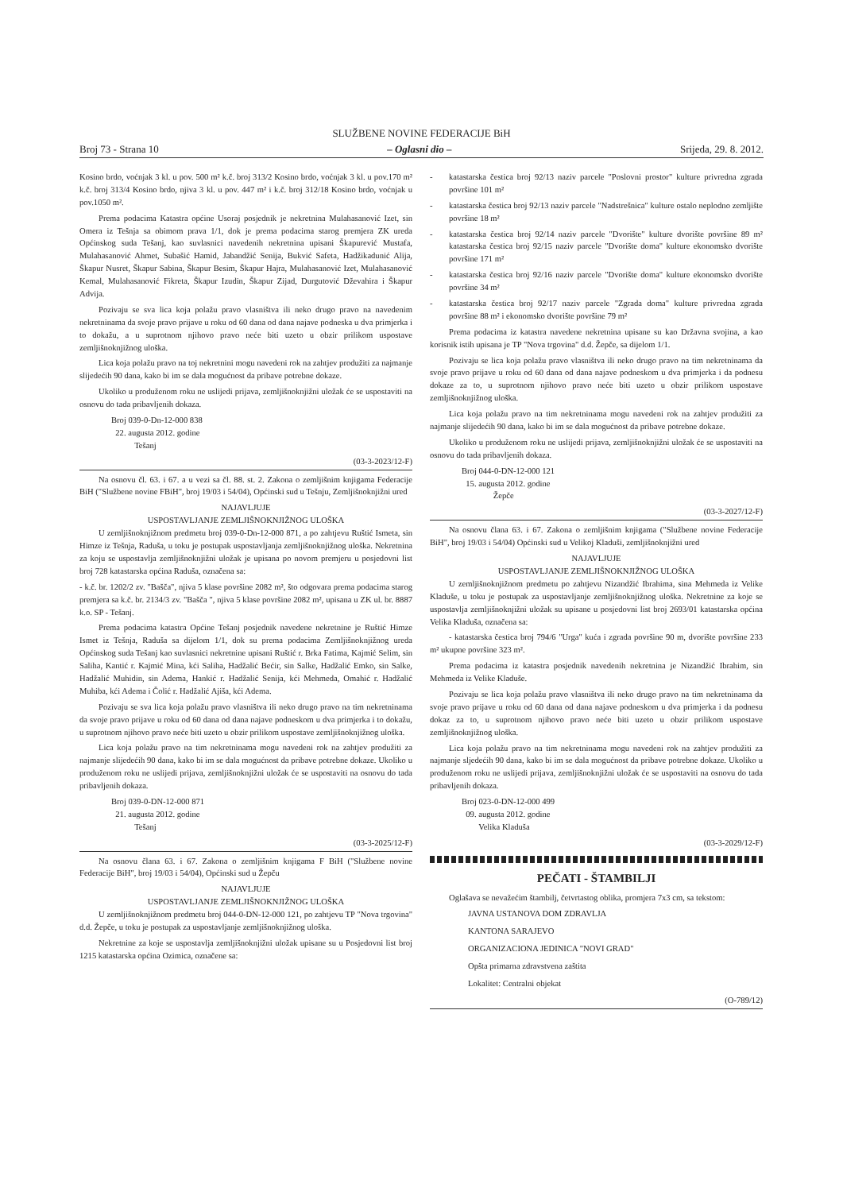SLUŽBENE NOVINE FEDERACIJE BiH
Broj 73 - Strana 10 – Oglasni dio – Srijeda, 29. 8. 2012.
Kosino brdo, voćnjak 3 kl. u pov. 500 m² k.č. broj 313/2 Kosino brdo, voćnjak 3 kl. u pov.170 m² k.č. broj 313/4 Kosino brdo, njiva 3 kl. u pov. 447 m² i k.č. broj 312/18 Kosino brdo, voćnjak u pov.1050 m².
Prema podacima Katastra općine Usoraj posjednik je nekretnina Mulahasanović Izet, sin Omera iz Tešnja sa obimom prava 1/1, dok je prema podacima starog premjera ZK ureda Općinskog suda Tešanj, kao suvlasnici navedenih nekretnina upisani Škapurević Mustafa, Mulahasanović Ahmet, Subašić Hamid, Jabandžić Senija, Bukvić Safeta, Hadžikadunić Alija, Škapur Nusret, Škapur Sabina, Škapur Besim, Škapur Hajra, Mulahasanović Izet, Mulahasanović Kemal, Mulahasanović Fikreta, Škapur Izudin, Škapur Zijad, Durgutović Dževahira i Škapur Advija.
Pozivaju se sva lica koja polažu pravo vlasništva ili neko drugo pravo na navedenim nekretninama da svoje pravo prijave u roku od 60 dana od dana najave podneska u dva primjerka i to dokažu, a u suprotnom njihovo pravo neće biti uzeto u obzir prilikom uspostave zemljišnoknjižnog uloška.
Lica koja polažu pravo na toj nekretnini mogu navedeni rok na zahtjev produžiti za najmanje slijedećih 90 dana, kako bi im se dala mogućnost da pribave potrebne dokaze.
Ukoliko u produženom roku ne uslijedi prijava, zemljišnoknjižni uložak će se uspostaviti na osnovu do tada pribavljenih dokaza.
Broj 039-0-Dn-12-000 838
22. augusta 2012. godine
Tešanj
(03-3-2023/12-F)
Na osnovu čl. 63. i 67. a u vezi sa čl. 88. st. 2. Zakona o zemljišnim knjigama Federacije BiH ("Službene novine FBiH", broj 19/03 i 54/04), Općinski sud u Tešnju, Zemljišnoknjižni ured
NAJAVLJUJE
USPOSTAVLJANJE ZEMLJIŠNOKNJIŽNOG ULOŠKA
U zemljišnoknjižnom predmetu broj 039-0-Dn-12-000 871, a po zahtjevu Ruštić Ismeta, sin Himze iz Tešnja, Raduša, u toku je postupak uspostavljanja zemljišnoknjižnog uloška. Nekretnina za koju se uspostavlja zemljišnoknjižni uložak je upisana po novom premjeru u posjedovni list broj 728 katastarska općina Raduša, označena sa:
- k.č. br. 1202/2 zv. "Bašča", njiva 5 klase površine 2082 m², što odgovara prema podacima starog premjera sa k.č. br. 2134/3 zv. "Bašča ", njiva 5 klase površine 2082 m², upisana u ZK ul. br. 8887 k.o. SP - Tešanj.
Prema podacima katastra Općine Tešanj posjednik navedene nekretnine je Ruštić Himze Ismet iz Tešnja, Raduša sa dijelom 1/1, dok su prema podacima Zemljišnoknjižnog ureda Općinskog suda Tešanj kao suvlasnici nekretnine upisani Ruštić r. Brka Fatima, Kajmić Selim, sin Saliha, Kantić r. Kajmić Mina, kći Saliha, Hadžalić Bećir, sin Salke, Hadžalić Emko, sin Salke, Hadžalić Muhidin, sin Adema, Hankić r. Hadžalić Senija, kći Mehmeda, Omahić r. Hadžalić Muhiba, kći Adema i Čolić r. Hadžalić Ajiša, kći Adema.
Pozivaju se sva lica koja polažu pravo vlasništva ili neko drugo pravo na tim nekretninama da svoje pravo prijave u roku od 60 dana od dana najave podneskom u dva primjerka i to dokažu, u suprotnom njihovo pravo neće biti uzeto u obzir prilikom uspostave zemljišnoknjižnog uloška.
Lica koja polažu pravo na tim nekretninama mogu navedeni rok na zahtjev produžiti za najmanje slijedećih 90 dana, kako bi im se dala mogućnost da pribave potrebne dokaze. Ukoliko u produženom roku ne uslijedi prijava, zemljišnoknjižni uložak će se uspostaviti na osnovu do tada pribavljenih dokaza.
Broj 039-0-DN-12-000 871
21. augusta 2012. godine
Tešanj
(03-3-2025/12-F)
Na osnovu člana 63. i 67. Zakona o zemljišnim knjigama F BiH ("Službene novine Federacije BiH", broj 19/03 i 54/04), Općinski sud u Žepču
NAJAVLJUJE
USPOSTAVLJANJE ZEMLJIŠNOKNJIŽNOG ULOŠKA
U zemljišnoknjižnom predmetu broj 044-0-DN-12-000 121, po zahtjevu TP "Nova trgovina" d.d. Žepče, u toku je postupak za uspostavljanje zemljišnoknjižnog uloška.
Nekretnine za koje se uspostavlja zemljišnoknjižni uložak upisane su u Posjedovni list broj 1215 katastarska općina Ozimica, označene sa:
- katastarska čestica broj 92/13 naziv parcele "Poslovni prostor" kulture privredna zgrada površine 101 m²
- katastarska čestica broj 92/13 naziv parcele "Nadstrešnica" kulture ostalo neplodno zemljište površine 18 m²
- katastarska čestica broj 92/14 naziv parcele "Dvorište" kulture dvorište površine 89 m² katastarska čestica broj 92/15 naziv parcele "Dvorište doma" kulture ekonomsko dvorište površine 171 m²
- katastarska čestica broj 92/16 naziv parcele "Dvorište doma" kulture ekonomsko dvorište površine 34 m²
- katastarska čestica broj 92/17 naziv parcele "Zgrada doma" kulture privredna zgrada površine 88 m² i ekonomsko dvorište površine 79 m²
Prema podacima iz katastra navedene nekretnina upisane su kao Državna svojina, a kao korisnik istih upisana je TP "Nova trgovina" d.d. Žepče, sa dijelom 1/1.
Pozivaju se lica koja polažu pravo vlasništva ili neko drugo pravo na tim nekretninama da svoje pravo prijave u roku od 60 dana od dana najave podneskom u dva primjerka i da podnesu dokaze za to, u suprotnom njihovo pravo neće biti uzeto u obzir prilikom uspostave zemljišnoknjižnog uloška.
Lica koja polažu pravo na tim nekretninama mogu navedeni rok na zahtjev produžiti za najmanje slijedećih 90 dana, kako bi im se dala mogućnost da pribave potrebne dokaze.
Ukoliko u produženom roku ne uslijedi prijava, zemljišnoknjižni uložak će se uspostaviti na osnovu do tada pribavljenih dokaza.
Broj 044-0-DN-12-000 121
15. augusta 2012. godine
Žepče
(03-3-2027/12-F)
Na osnovu člana 63. i 67. Zakona o zemljišnim knjigama ("Službene novine Federacije BiH", broj 19/03 i 54/04) Općinski sud u Velikoj Kladuši, zemljišnoknjižni ured
NAJAVLJUJE
USPOSTAVLJANJE ZEMLJIŠNOKNJIŽNOG ULOŠKA
U zemljišnoknjižnom predmetu po zahtjevu Nizandžić Ibrahima, sina Mehmeda iz Velike Kladuše, u toku je postupak za uspostavljanje zemljišnoknjižnog uloška. Nekretnine za koje se uspostavlja zemljišnoknjižni uložak su upisane u posjedovni list broj 2693/01 katastarska općina Velika Kladuša, označena sa:
- katastarska čestica broj 794/6 "Urga" kuća i zgrada površine 90 m, dvorište površine 233 m² ukupne površine 323 m².
Prema podacima iz katastra posjednik navedenih nekretnina je Nizandžić Ibrahim, sin Mehmeda iz Velike Kladuše.
Pozivaju se lica koja polažu pravo vlasništva ili neko drugo pravo na tim nekretninama da svoje pravo prijave u roku od 60 dana od dana najave podneskom u dva primjerka i da podnesu dokaz za to, u suprotnom njihovo pravo neće biti uzeto u obzir prilikom uspostave zemljišnoknjižnog uloška.
Lica koja polažu pravo na tim nekretninama mogu navedeni rok na zahtjev produžiti za najmanje sljedećih 90 dana, kako bi im se dala mogućnost da pribave potrebne dokaze. Ukoliko u produženom roku ne uslijedi prijava, zemljišnoknjižni uložak će se uspostaviti na osnovu do tada pribavljenih dokaza.
Broj 023-0-DN-12-000 499
09. augusta 2012. godine
Velika Kladuša
(03-3-2029/12-F)
PEČATI - ŠTAMBILJI
Oglašava se nevažećim štambilj, četvrtastog oblika, promjera 7x3 cm, sa tekstom:
JAVNA USTANOVA DOM ZDRAVLJA
KANTONA SARAJEVO
ORGANIZACIONA JEDINICA "NOVI GRAD"
Opšta primarna zdravstvena zaštita
Lokalitet: Centralni objekat
(O-789/12)